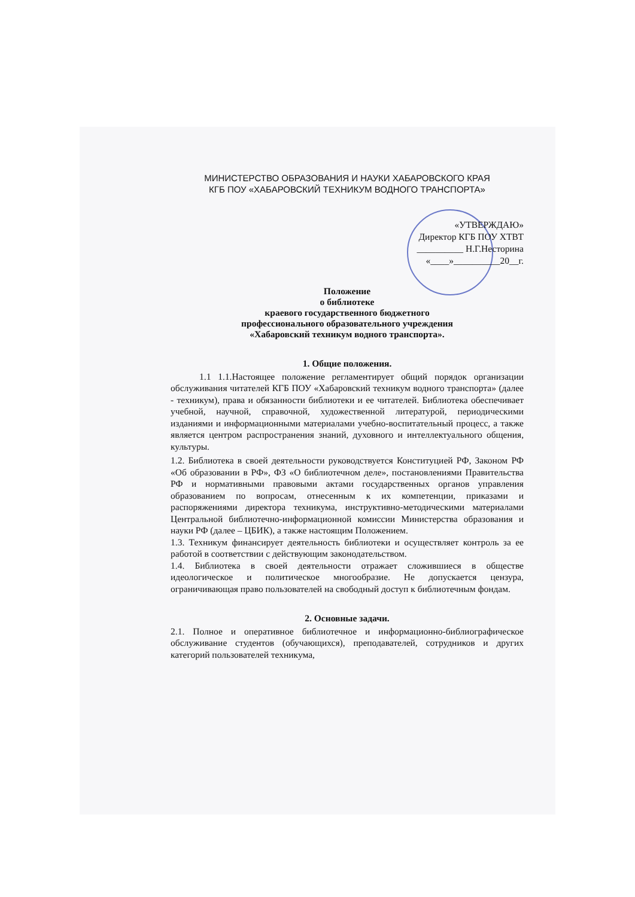МИНИСТЕРСТВО ОБРАЗОВАНИЯ И НАУКИ ХАБАРОВСКОГО КРАЯ
КГБ ПОУ «ХАБАРОВСКИЙ ТЕХНИКУМ ВОДНОГО ТРАНСПОРТА»
«УТВЕРЖДАЮ»
Директор КГБ ПОУ ХТВТ
__________ Н.Г.Несторина
«____»__________20__г.
Положение
о библиотеке
краевого государственного бюджетного
профессионального образовательного учреждения
«Хабаровский техникум водного транспорта».
1. Общие положения.
1.1 1.1.Настоящее положение регламентирует общий порядок организации обслуживания читателей КГБ ПОУ «Хабаровский техникум водного транспорта» (далее - техникум), права и обязанности библиотеки и ее читателей. Библиотека обеспечивает учебной, научной, справочной, художественной литературой, периодическими изданиями и информационными материалами учебно-воспитательный процесс, а также является центром распространения знаний, духовного и интеллектуального общения, культуры.
1.2. Библиотека в своей деятельности руководствуется Конституцией РФ, Законом РФ «Об образовании в РФ», ФЗ «О библиотечном деле», постановлениями Правительства РФ и нормативными правовыми актами государственных органов управления образованием по вопросам, отнесенным к их компетенции, приказами и распоряжениями директора техникума, инструктивно-методическими материалами Центральной библиотечно-информационной комиссии Министерства образования и науки РФ (далее – ЦБИК), а также настоящим Положением.
1.3. Техникум финансирует деятельность библиотеки и осуществляет контроль за ее работой в соответствии с действующим законодательством.
1.4. Библиотека в своей деятельности отражает сложившиеся в обществе идеологическое и политическое многообразие. Не допускается цензура, ограничивающая право пользователей на свободный доступ к библиотечным фондам.
2. Основные задачи.
2.1. Полное и оперативное библиотечное и информационно-библиографическое обслуживание студентов (обучающихся), преподавателей, сотрудников и других категорий пользователей техникума,